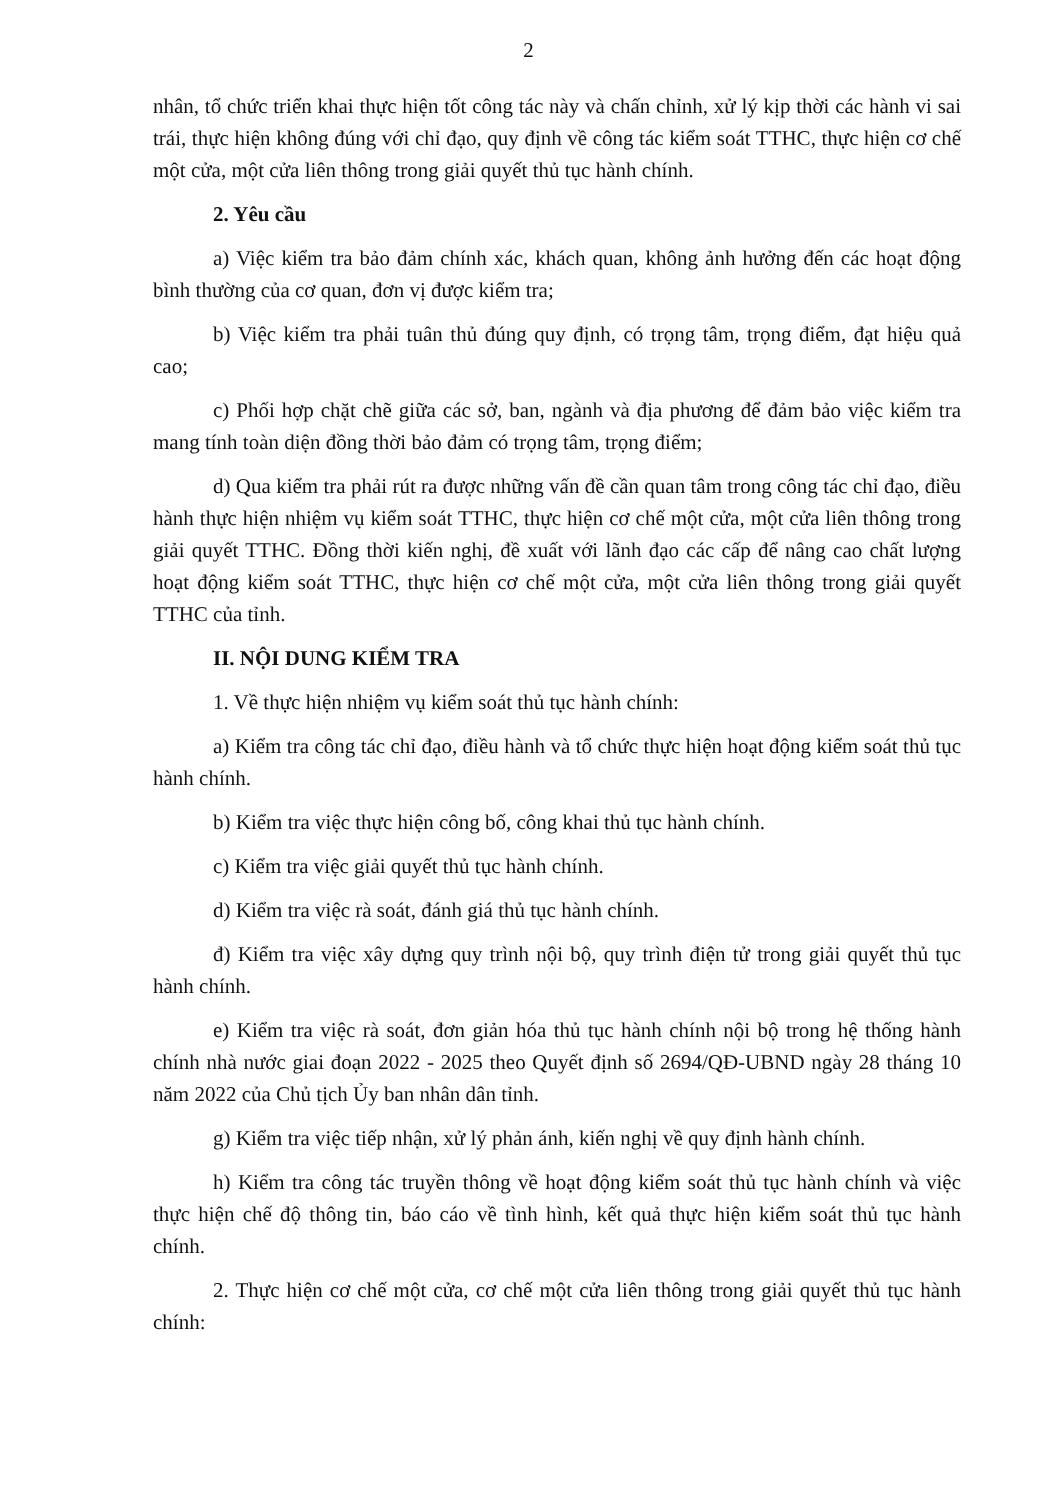2
nhân, tổ chức triển khai thực hiện tốt công tác này và chấn chỉnh, xử lý kịp thời các hành vi sai trái, thực hiện không đúng với chỉ đạo, quy định về công tác kiểm soát TTHC, thực hiện cơ chế một cửa, một cửa liên thông trong giải quyết thủ tục hành chính.
2. Yêu cầu
a) Việc kiểm tra bảo đảm chính xác, khách quan, không ảnh hưởng đến các hoạt động bình thường của cơ quan, đơn vị được kiểm tra;
b) Việc kiểm tra phải tuân thủ đúng quy định, có trọng tâm, trọng điểm, đạt hiệu quả cao;
c) Phối hợp chặt chẽ giữa các sở, ban, ngành và địa phương để đảm bảo việc kiểm tra mang tính toàn diện đồng thời bảo đảm có trọng tâm, trọng điểm;
d) Qua kiểm tra phải rút ra được những vấn đề cần quan tâm trong công tác chỉ đạo, điều hành thực hiện nhiệm vụ kiểm soát TTHC, thực hiện cơ chế một cửa, một cửa liên thông trong giải quyết TTHC. Đồng thời kiến nghị, đề xuất với lãnh đạo các cấp để nâng cao chất lượng hoạt động kiểm soát TTHC, thực hiện cơ chế một cửa, một cửa liên thông trong giải quyết TTHC của tỉnh.
II. NỘI DUNG KIỂM TRA
1. Về thực hiện nhiệm vụ kiểm soát thủ tục hành chính:
a) Kiểm tra công tác chỉ đạo, điều hành và tổ chức thực hiện hoạt động kiểm soát thủ tục hành chính.
b) Kiểm tra việc thực hiện công bố, công khai thủ tục hành chính.
c) Kiểm tra việc giải quyết thủ tục hành chính.
d) Kiểm tra việc rà soát, đánh giá thủ tục hành chính.
đ) Kiểm tra việc xây dựng quy trình nội bộ, quy trình điện tử trong giải quyết thủ tục hành chính.
e) Kiểm tra việc rà soát, đơn giản hóa thủ tục hành chính nội bộ trong hệ thống hành chính nhà nước giai đoạn 2022 - 2025 theo Quyết định số 2694/QĐ-UBND ngày 28 tháng 10 năm 2022 của Chủ tịch Ủy ban nhân dân tỉnh.
g) Kiểm tra việc tiếp nhận, xử lý phản ánh, kiến nghị về quy định hành chính.
h) Kiểm tra công tác truyền thông về hoạt động kiểm soát thủ tục hành chính và việc thực hiện chế độ thông tin, báo cáo về tình hình, kết quả thực hiện kiểm soát thủ tục hành chính.
2. Thực hiện cơ chế một cửa, cơ chế một cửa liên thông trong giải quyết thủ tục hành chính: